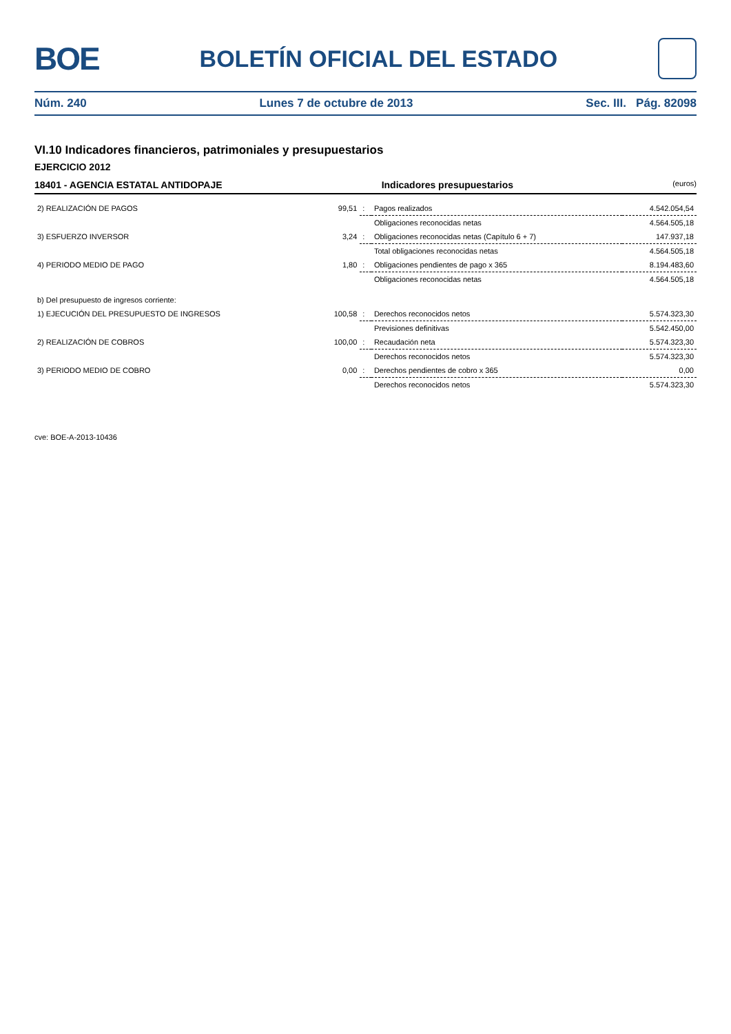BOE
BOLETÍN OFICIAL DEL ESTADO
Núm. 240 Lunes 7 de octubre de 2013 Sec. III. Pág. 82098
VI.10 Indicadores financieros, patrimoniales y presupuestarios
EJERCICIO 2012
18401 - AGENCIA ESTATAL ANTIDOPAJE Indicadores presupuestarios (euros)
| 2) REALIZACIÓN DE PAGOS | 99,51 | : | Pagos realizados | 4.542.054,54 |
| | | | Obligaciones reconocidas netas | 4.564.505,18 |
| 3) ESFUERZO INVERSOR | 3,24 | : | Obligaciones reconocidas netas (Capítulo 6 + 7) | 147.937,18 |
| | | | Total obligaciones reconocidas netas | 4.564.505,18 |
| 4) PERIODO MEDIO DE PAGO | 1,80 | : | Obligaciones pendientes de pago x 365 | 8.194.483,60 |
| | | | Obligaciones reconocidas netas | 4.564.505,18 |
| b) Del presupuesto de ingresos corriente: | | | | |
| 1) EJECUCIÓN DEL PRESUPUESTO DE INGRESOS | 100,58 | : | Derechos reconocidos netos | 5.574.323,30 |
| | | | Previsiones definitivas | 5.542.450,00 |
| 2) REALIZACIÓN DE COBROS | 100,00 | : | Recaudación neta | 5.574.323,30 |
| | | | Derechos reconocidos netos | 5.574.323,30 |
| 3) PERIODO MEDIO DE COBRO | 0,00 | : | Derechos pendientes de cobro x 365 | 0,00 |
| | | | Derechos reconocidos netos | 5.574.323,30 |
cve: BOE-A-2013-10436